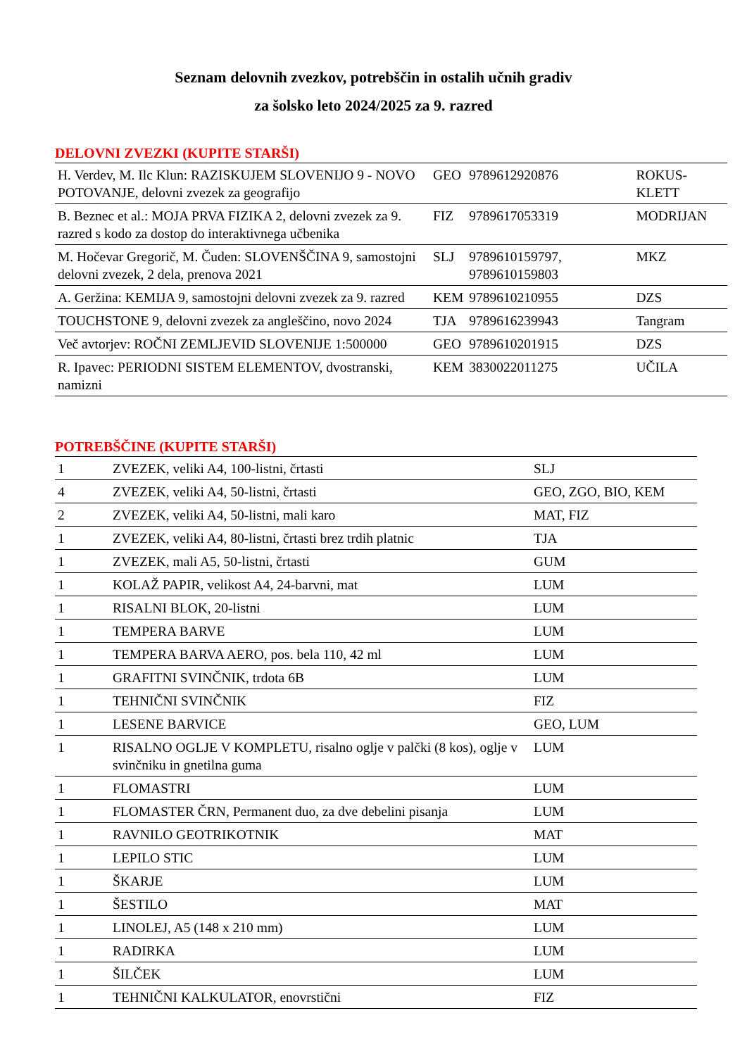Seznam delovnih zvezkov, potrebščin in ostalih učnih gradiv
za šolsko leto 2024/2025 za 9. razred
DELOVNI ZVEZKI (KUPITE STARŠI)
| H. Verdev, M. Ilc Klun: RAZISKUJEM SLOVENIJO 9 - NOVO POTOVANJE, delovni zvezek za geografijo | GEO | 9789612920876 | ROKUS-KLETT |
| B. Beznec et al.: MOJA PRVA FIZIKA 2, delovni zvezek za 9. razred s kodo za dostop do interaktivnega učbenika | FIZ | 9789617053319 | MODRIJAN |
| M. Hočevar Gregorič, M. Čuden: SLOVENŠČINA 9, samostojni delovni zvezek, 2 dela, prenova 2021 | SLJ | 9789610159797, 9789610159803 | MKZ |
| A. Geržina: KEMIJA 9, samostojni delovni zvezek za 9. razred | KEM | 9789610210955 | DZS |
| TOUCHSTONE 9, delovni zvezek za angleščino, novo 2024 | TJA | 9789616239943 | Tangram |
| Več avtorjev: ROČNI ZEMLJEVID SLOVENIJE 1:500000 | GEO | 9789610201915 | DZS |
| R. Ipavec: PERIODNI SISTEM ELEMENTOV, dvostranski, namizni | KEM | 3830022011275 | UČILA |
POTREBŠČINE (KUPITE STARŠI)
| 1 | ZVEZEK, veliki A4, 100-listni, črtasti | SLJ |
| 4 | ZVEZEK, veliki A4, 50-listni, črtasti | GEO, ZGO, BIO, KEM |
| 2 | ZVEZEK, veliki A4, 50-listni, mali karo | MAT, FIZ |
| 1 | ZVEZEK, veliki A4, 80-listni, črtasti brez trdih platnic | TJA |
| 1 | ZVEZEK, mali A5, 50-listni, črtasti | GUM |
| 1 | KOLAŽ PAPIR, velikost A4, 24-barvni, mat | LUM |
| 1 | RISALNI BLOK, 20-listni | LUM |
| 1 | TEMPERA BARVE | LUM |
| 1 | TEMPERA BARVA AERO, pos. bela 110, 42 ml | LUM |
| 1 | GRAFITNI SVINČNIK, trdota 6B | LUM |
| 1 | TEHNIČNI SVINČNIK | FIZ |
| 1 | LESENE BARVICE | GEO, LUM |
| 1 | RISALNO OGLJE V KOMPLETU, risalno oglje v palčki (8 kos), oglje v svinčniku in gnetilna guma | LUM |
| 1 | FLOMASTRI | LUM |
| 1 | FLOMASTER ČRN, Permanent duo, za dve debelini pisanja | LUM |
| 1 | RAVNILO GEOTRIKOTNIK | MAT |
| 1 | LEPILO STIC | LUM |
| 1 | ŠKARJE | LUM |
| 1 | ŠESTILO | MAT |
| 1 | LINOLEJ, A5 (148 x 210 mm) | LUM |
| 1 | RADIRKA | LUM |
| 1 | ŠILČEK | LUM |
| 1 | TEHNIČNI KALKULATOR, enovrstični | FIZ |